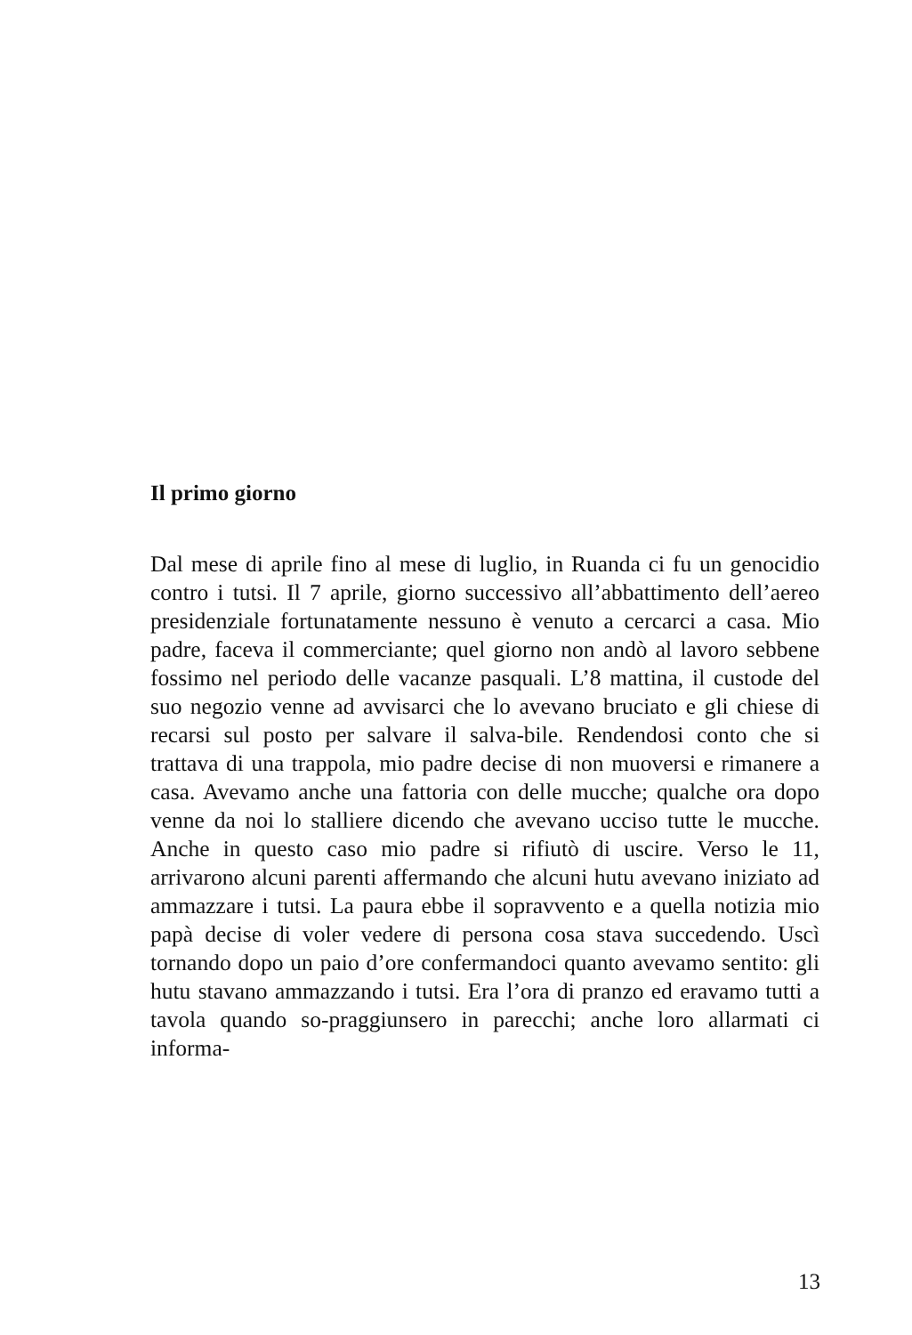Il primo giorno
Dal mese di aprile fino al mese di luglio, in Ruanda ci fu un genocidio contro i tutsi. Il 7 aprile, giorno successivo all’abbattimento dell’aereo presidenziale fortunatamente nessuno è venuto a cercarci a casa. Mio padre, faceva il commerciante; quel giorno non andò al lavoro sebbene fossimo nel periodo delle vacanze pasquali. L’8 mattina, il custode del suo negozio venne ad avvisarci che lo avevano bruciato e gli chiese di recarsi sul posto per salvare il salva-bile. Rendendosi conto che si trattava di una trappola, mio padre decise di non muoversi e rimanere a casa. Avevamo anche una fattoria con delle mucche; qualche ora dopo venne da noi lo stalliere dicendo che avevano ucciso tutte le mucche. Anche in questo caso mio padre si rifiutò di uscire. Verso le 11, arrivarono alcuni parenti affermando che alcuni hutu avevano iniziato ad ammazzare i tutsi. La paura ebbe il sopravvento e a quella notizia mio papà decise di voler vedere di persona cosa stava succedendo. Uscì tornando dopo un paio d’ore confermandoci quanto avevamo sentito: gli hutu stavano ammazzando i tutsi. Era l’ora di pranzo ed eravamo tutti a tavola quando so-praggiunsero in parecchi; anche loro allarmati ci informa-
13